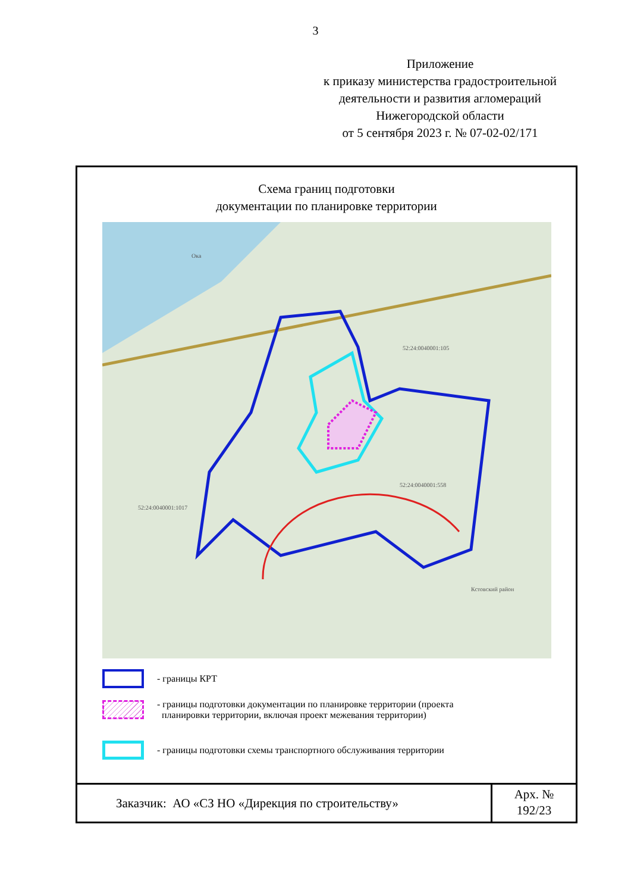3
Приложение
к приказу министерства градостроительной деятельности и развития агломераций
Нижегородской области
от 5 сентября 2023 г. № 07-02-02/171
Схема границ подготовки
документации по планировке территории
52:24:0040001:105
52:24:0040001:558
52:24:0040001:1017
Ока
Кстовский район
- границы КРТ
- границы подготовки документации по планировке территории (проекта
планировки территории, включая проект межевания территории)
- границы подготовки схемы транспортного обслуживания территории
Заказчик: АО «СЗ НО «Дирекция по строительству»
Арх. №
192/23